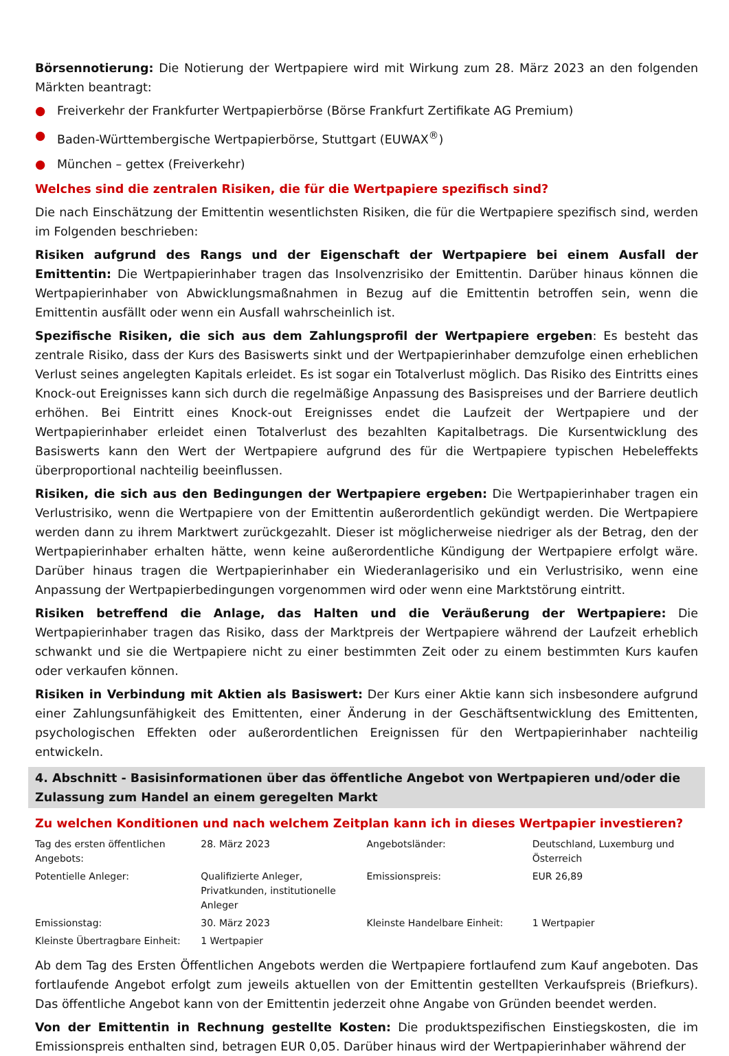Börsennotierung: Die Notierung der Wertpapiere wird mit Wirkung zum 28. März 2023 an den folgenden Märkten beantragt:
● Freiverkehr der Frankfurter Wertpapierbörse (Börse Frankfurt Zertifikate AG Premium)
● Baden-Württembergische Wertpapierbörse, Stuttgart (EUWAX<sup>®</sup>)
● München – gettex (Freiverkehr)
Welches sind die zentralen Risiken, die für die Wertpapiere spezifisch sind?
Die nach Einschätzung der Emittentin wesentlichsten Risiken, die für die Wertpapiere spezifisch sind, werden im Folgenden beschrieben:
Risiken aufgrund des Rangs und der Eigenschaft der Wertpapiere bei einem Ausfall der Emittentin: Die Wertpapierinhaber tragen das Insolvenzrisiko der Emittentin. Darüber hinaus können die Wertpapierinhaber von Abwicklungsmaßnahmen in Bezug auf die Emittentin betroffen sein, wenn die Emittentin ausfällt oder wenn ein Ausfall wahrscheinlich ist.
Spezifische Risiken, die sich aus dem Zahlungsprofil der Wertpapiere ergeben: Es besteht das zentrale Risiko, dass der Kurs des Basiswerts sinkt und der Wertpapierinhaber demzufolge einen erheblichen Verlust seines angelegten Kapitals erleidet. Es ist sogar ein Totalverlust möglich. Das Risiko des Eintritts eines Knock-out Ereignisses kann sich durch die regelmäßige Anpassung des Basispreises und der Barriere deutlich erhöhen. Bei Eintritt eines Knock-out Ereignisses endet die Laufzeit der Wertpapiere und der Wertpapierinhaber erleidet einen Totalverlust des bezahlten Kapitalbetrags. Die Kursentwicklung des Basiswerts kann den Wert der Wertpapiere aufgrund des für die Wertpapiere typischen Hebeleffekts überproportional nachteilig beeinflussen.
Risiken, die sich aus den Bedingungen der Wertpapiere ergeben: Die Wertpapierinhaber tragen ein Verlustrisiko, wenn die Wertpapiere von der Emittentin außerordentlich gekündigt werden. Die Wertpapiere werden dann zu ihrem Marktwert zurückgezahlt. Dieser ist möglicherweise niedriger als der Betrag, den der Wertpapierinhaber erhalten hätte, wenn keine außerordentliche Kündigung der Wertpapiere erfolgt wäre. Darüber hinaus tragen die Wertpapierinhaber ein Wiederanlagerisiko und ein Verlustrisiko, wenn eine Anpassung der Wertpapierbedingungen vorgenommen wird oder wenn eine Marktstörung eintritt.
Risiken betreffend die Anlage, das Halten und die Veräußerung der Wertpapiere: Die Wertpapierinhaber tragen das Risiko, dass der Marktpreis der Wertpapiere während der Laufzeit erheblich schwankt und sie die Wertpapiere nicht zu einer bestimmten Zeit oder zu einem bestimmten Kurs kaufen oder verkaufen können.
Risiken in Verbindung mit Aktien als Basiswert: Der Kurs einer Aktie kann sich insbesondere aufgrund einer Zahlungsunfähigkeit des Emittenten, einer Änderung in der Geschäftsentwicklung des Emittenten, psychologischen Effekten oder außerordentlichen Ereignissen für den Wertpapierinhaber nachteilig entwickeln.
4. Abschnitt - Basisinformationen über das öffentliche Angebot von Wertpapieren und/oder die Zulassung zum Handel an einem geregelten Markt
Zu welchen Konditionen und nach welchem Zeitplan kann ich in dieses Wertpapier investieren?
| Tag des ersten öffentlichen Angebots: | 28. März 2023 | Angebotsländer: | Deutschland, Luxemburg und Österreich |
| Potentielle Anleger: | Qualifizierte Anleger, Privatkunden, institutionelle Anleger | Emissionspreis: | EUR 26,89 |
| Emissionstag: | 30. März 2023 | Kleinste Handelbare Einheit: | 1 Wertpapier |
| Kleinste Übertragbare Einheit: | 1 Wertpapier | | |
Ab dem Tag des Ersten Öffentlichen Angebots werden die Wertpapiere fortlaufend zum Kauf angeboten. Das fortlaufende Angebot erfolgt zum jeweils aktuellen von der Emittentin gestellten Verkaufspreis (Briefkurs). Das öffentliche Angebot kann von der Emittentin jederzeit ohne Angabe von Gründen beendet werden.
Von der Emittentin in Rechnung gestellte Kosten: Die produktspezifischen Einstiegskosten, die im Emissionspreis enthalten sind, betragen EUR 0,05. Darüber hinaus wird der Wertpapierinhaber während der